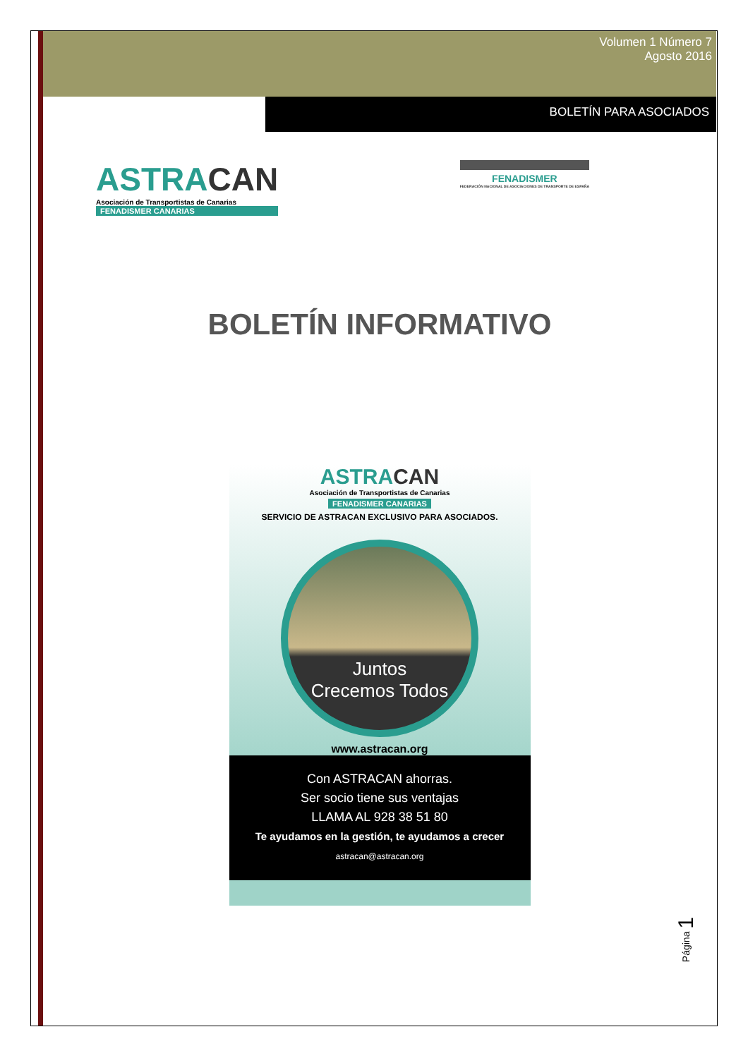Volumen 1 Número 7
Agosto 2016
BOLETÍN PARA ASOCIADOS
ASTRACAN
Asociación de Transportistas de Canarias
FENADISMER CANARIAS
FENADISMER
FEDERACIÓN NACIONAL DE ASOCIACIONES DE TRANSPORTE DE ESPAÑA
BOLETÍN INFORMATIVO
ASTRACAN
Asociación de Transportistas de Canarias
FENADISMER CANARIAS
SERVICIO DE ASTRACAN EXCLUSIVO PARA ASOCIADOS.
Juntos
Crecemos Todos
www.astracan.org
Con ASTRACAN ahorras.
Ser socio tiene sus ventajas
LLAMA AL 928 38 51 80
Te ayudamos en la gestión, te ayudamos a crecer
astracan@astracan.org
Página 1